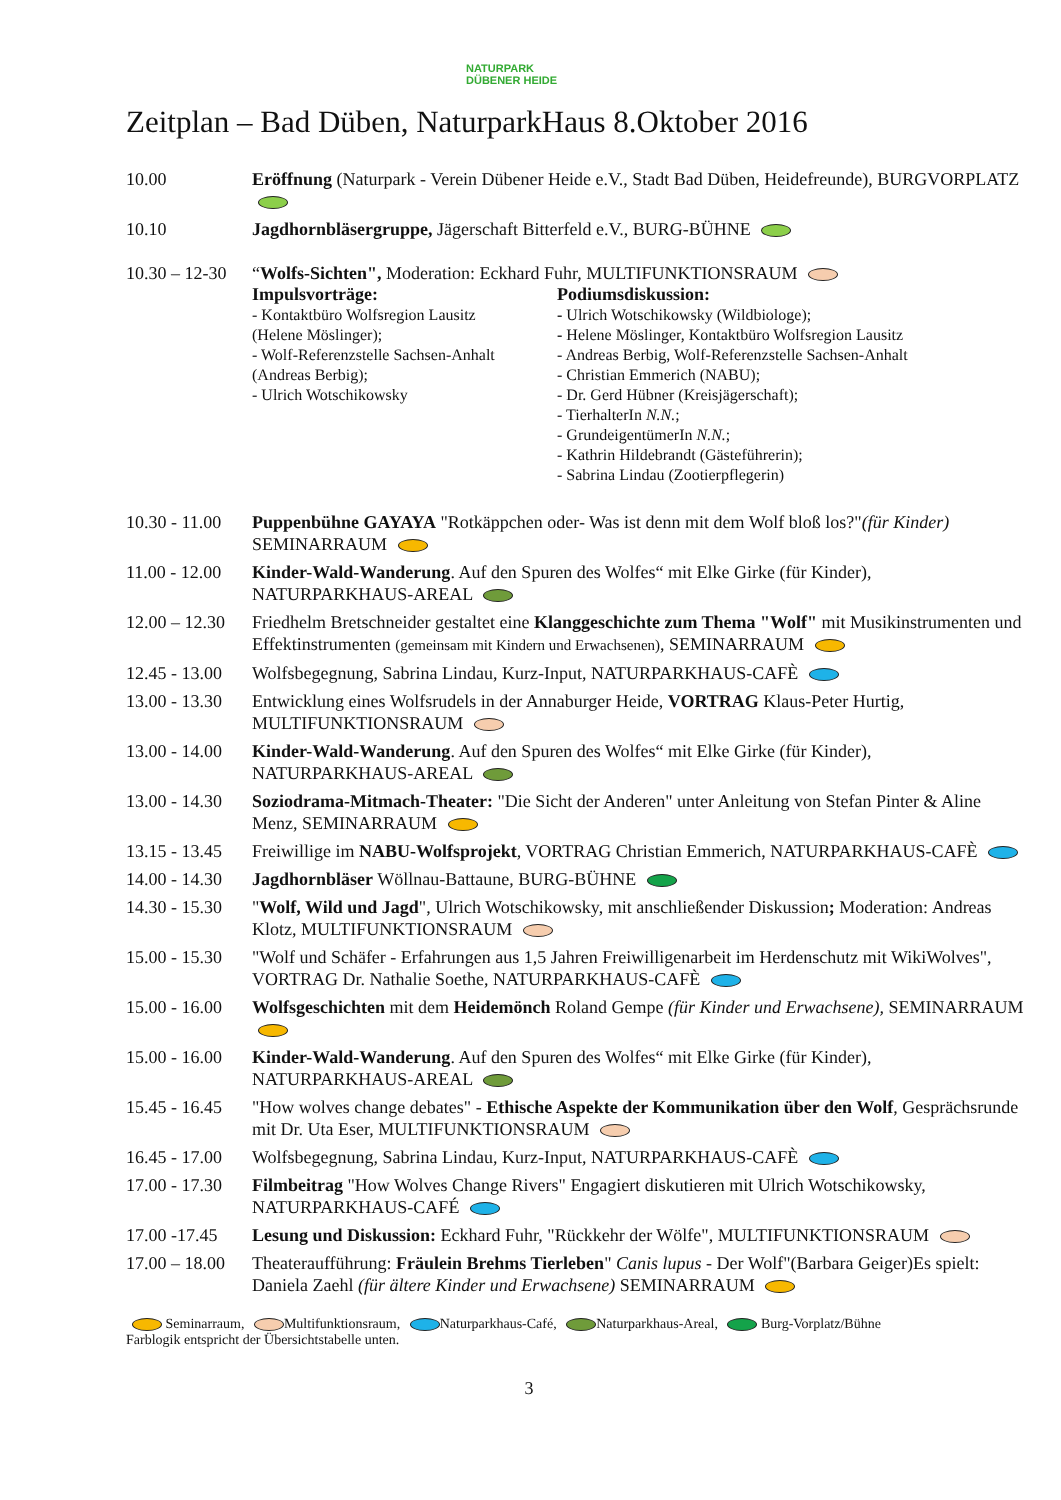NATURPARK
DÜBENER HEIDE
Zeitplan – Bad Düben, NaturparkHaus 8.Oktober 2016
| 10.00 | Eröffnung (Naturpark - Verein Dübener Heide e.V., Stadt Bad Düben, Heidefreunde), BURGVORPLATZ |
| 10.10 | Jagdhornbläsergruppe, Jägerschaft Bitterfeld e.V., BURG-BÜHNE |
| 10.30 – 12-30 | “ Wolfs-Sichten", Moderation: Eckhard Fuhr, MULTIFUNKTIONSRAUM Impulsvorträge: - Kontaktbüro Wolfsregion Lausitz (Helene Möslinger); - Wolf-Referenzstelle Sachsen-Anhalt (Andreas Berbig); - Ulrich Wotschikowsky Podiumsdiskussion: - Ulrich Wotschikowsky (Wildbiologe); - Helene Möslinger, Kontaktbüro Wolfsregion Lausitz - Andreas Berbig, Wolf-Referenzstelle Sachsen-Anhalt - Christian Emmerich (NABU); - Dr. Gerd Hübner (Kreisjägerschaft); - TierhalterIn N.N. ; - GrundeigentümerIn N.N. ; - Kathrin Hildebrandt (Gästeführerin); - Sabrina Lindau (Zootierpflegerin) |
| 10.30 - 11.00 | Puppenbühne GAYAYA "Rotkäppchen oder- Was ist denn mit dem Wolf bloß los?" (für Kinder) SEMINARRAUM |
| 11.00 - 12.00 | Kinder-Wald-Wanderung . Auf den Spuren des Wolfes“ mit Elke Girke (für Kinder), NATURPARKHAUS-AREAL |
| 12.00 – 12.30 | Friedhelm Bretschneider gestaltet eine Klanggeschichte zum Thema "Wolf" mit Musikinstrumenten und Effektinstrumenten (gemeinsam mit Kindern und Erwachsenen) , SEMINARRAUM |
| 12.45 - 13.00 | Wolfsbegegnung, Sabrina Lindau, Kurz-Input, NATURPARKHAUS-CAFÈ |
| 13.00 - 13.30 | Entwicklung eines Wolfsrudels in der Annaburger Heide, VORTRAG Klaus-Peter Hurtig, MULTIFUNKTIONSRAUM |
| 13.00 - 14.00 | Kinder-Wald-Wanderung . Auf den Spuren des Wolfes“ mit Elke Girke (für Kinder), NATURPARKHAUS-AREAL |
| 13.00 - 14.30 | Soziodrama-Mitmach-Theater: "Die Sicht der Anderen" unter Anleitung von Stefan Pinter & Aline Menz, SEMINARRAUM |
| 13.15 - 13.45 | Freiwillige im NABU-Wolfsprojekt , VORTRAG Christian Emmerich, NATURPARKHAUS-CAFÈ |
| 14.00 - 14.30 | Jagdhornbläser Wöllnau-Battaune, BURG-BÜHNE |
| 14.30 - 15.30 | " Wolf, Wild und Jagd ", Ulrich Wotschikowsky, mit anschließender Diskussion ; Moderation: Andreas Klotz, MULTIFUNKTIONSRAUM |
| 15.00 - 15.30 | "Wolf und Schäfer - Erfahrungen aus 1,5 Jahren Freiwilligenarbeit im Herdenschutz mit WikiWolves", VORTRAG Dr. Nathalie Soethe, NATURPARKHAUS-CAFÈ |
| 15.00 - 16.00 | Wolfsgeschichten mit dem Heidemönch Roland Gempe (für Kinder und Erwachsene), SEMINARRAUM |
| 15.00 - 16.00 | Kinder-Wald-Wanderung . Auf den Spuren des Wolfes“ mit Elke Girke (für Kinder), NATURPARKHAUS-AREAL |
| 15.45 - 16.45 | "How wolves change debates" - Ethische Aspekte der Kommunikation über den Wolf , Gesprächsrunde mit Dr. Uta Eser, MULTIFUNKTIONSRAUM |
| 16.45 - 17.00 | Wolfsbegegnung, Sabrina Lindau, Kurz-Input, NATURPARKHAUS-CAFÈ |
| 17.00 - 17.30 | Filmbeitrag "How Wolves Change Rivers" Engagiert diskutieren mit Ulrich Wotschikowsky, NATURPARKHAUS-CAFÉ |
| 17.00 -17.45 | Lesung und Diskussion: Eckhard Fuhr, "Rückkehr der Wölfe", MULTIFUNKTIONSRAUM |
| 17.00 – 18.00 | Theateraufführung: Fräulein Brehms Tierleben " Canis lupus - Der Wolf"(Barbara Geiger)Es spielt: Daniela Zaehl (für ältere Kinder und Erwachsene) SEMINARRAUM |
Seminarraum, Multifunktionsraum, Naturparkhaus-Café, Naturparkhaus-Areal, Burg-Vorplatz/Bühne
Farblogik entspricht der Übersichtstabelle unten.
3